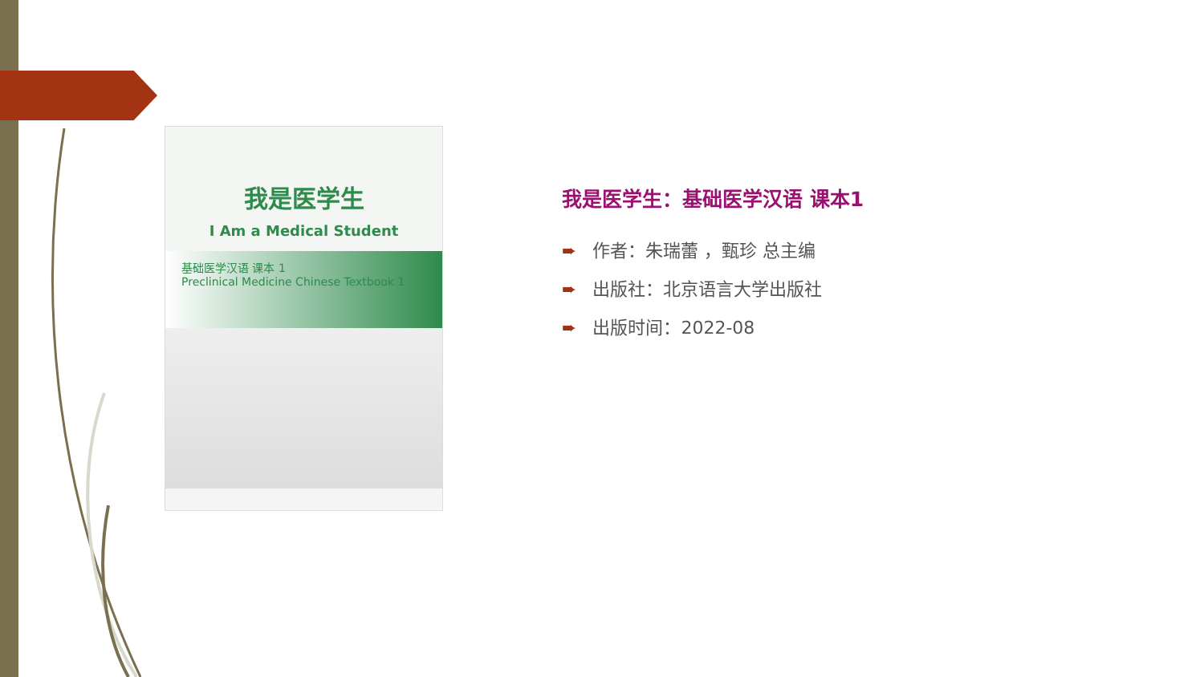我是医学生
I Am a Medical Student
基础医学汉语 课本 1
Preclinical Medicine Chinese Textbook 1
我是医学生：基础医学汉语 课本1
➨ 作者：朱瑞蕾 ，甄珍 总主编
➨ 出版社：北京语言大学出版社
➨ 出版时间：2022-08